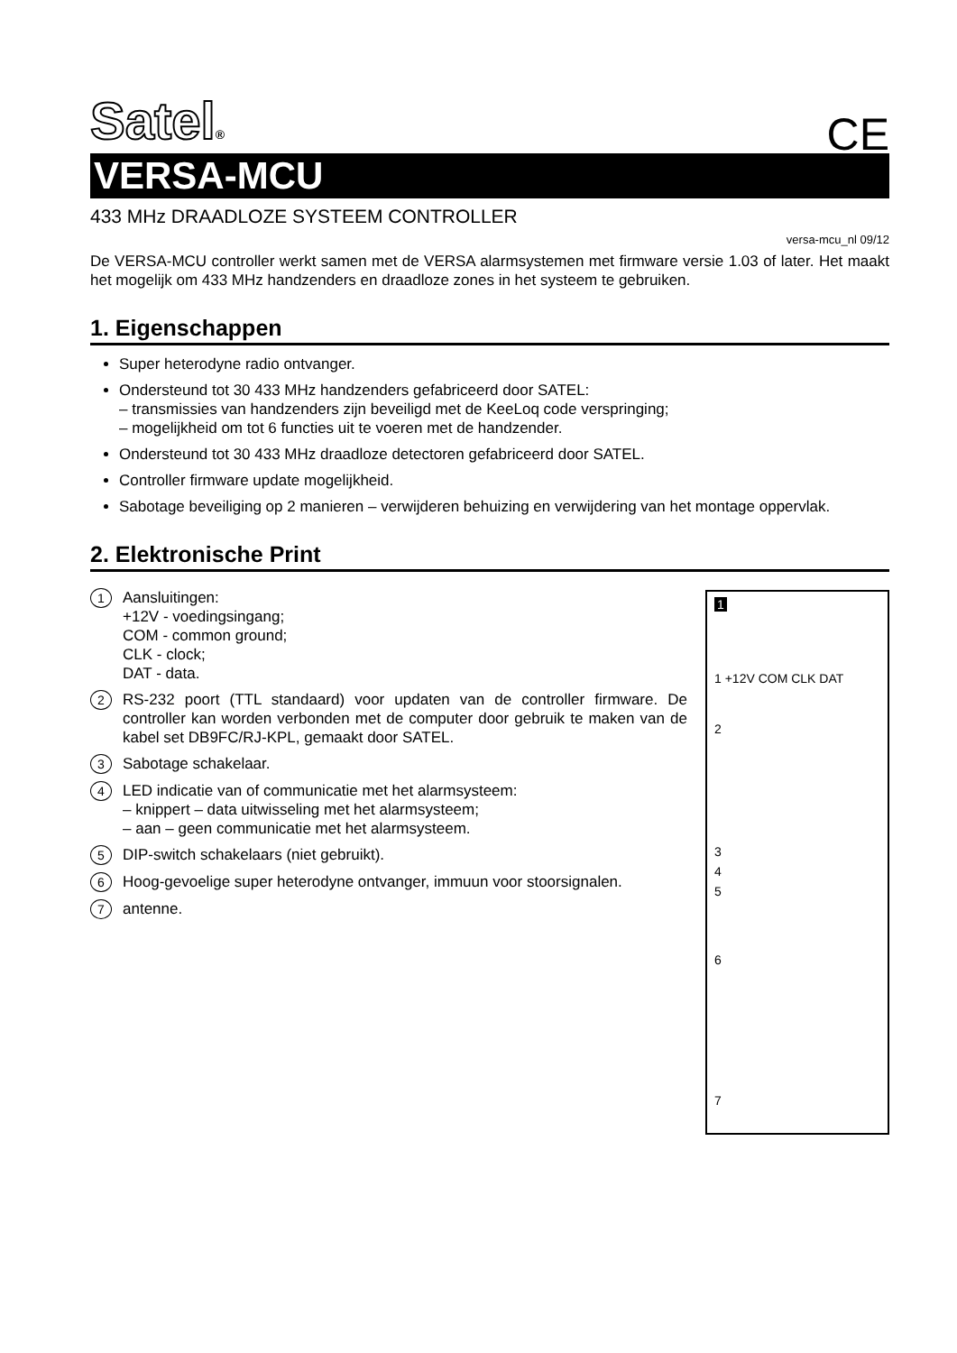Satel®
CE
VERSA-MCU
433 MHz DRAADLOZE SYSTEEM CONTROLLER
versa-mcu_nl 09/12
De VERSA-MCU controller werkt samen met de VERSA alarmsystemen met firmware versie 1.03 of later. Het maakt het mogelijk om 433 MHz handzenders en draadloze zones in het systeem te gebruiken.
1. Eigenschappen
Super heterodyne radio ontvanger.
Ondersteund tot 30 433 MHz handzenders gefabriceerd door SATEL:
– transmissies van handzenders zijn beveiligd met de KeeLoq code verspringing;
– mogelijkheid om tot 6 functies uit te voeren met de handzender.
Ondersteund tot 30 433 MHz draadloze detectoren gefabriceerd door SATEL.
Controller firmware update mogelijkheid.
Sabotage beveiliging op 2 manieren – verwijderen behuizing en verwijdering van het montage oppervlak.
2. Elektronische Print
1
Aansluitingen:
+12V - voedingsingang;
COM - common ground;
CLK - clock;
DAT - data.
2
RS-232 poort (TTL standaard) voor updaten van de controller firmware. De controller kan worden verbonden met de computer door gebruik te maken van de kabel set DB9FC/RJ-KPL, gemaakt door SATEL.
3
Sabotage schakelaar.
4
LED indicatie van of communicatie met het alarmsysteem:
– knippert – data uitwisseling met het alarmsysteem;
– aan – geen communicatie met het alarmsysteem.
5
DIP-switch schakelaars (niet gebruikt).
6
Hoog-gevoelige super heterodyne ontvanger, immuun voor stoorsignalen.
7
antenne.
1
1 +12V COM CLK DAT
2
3
4
5
6
7